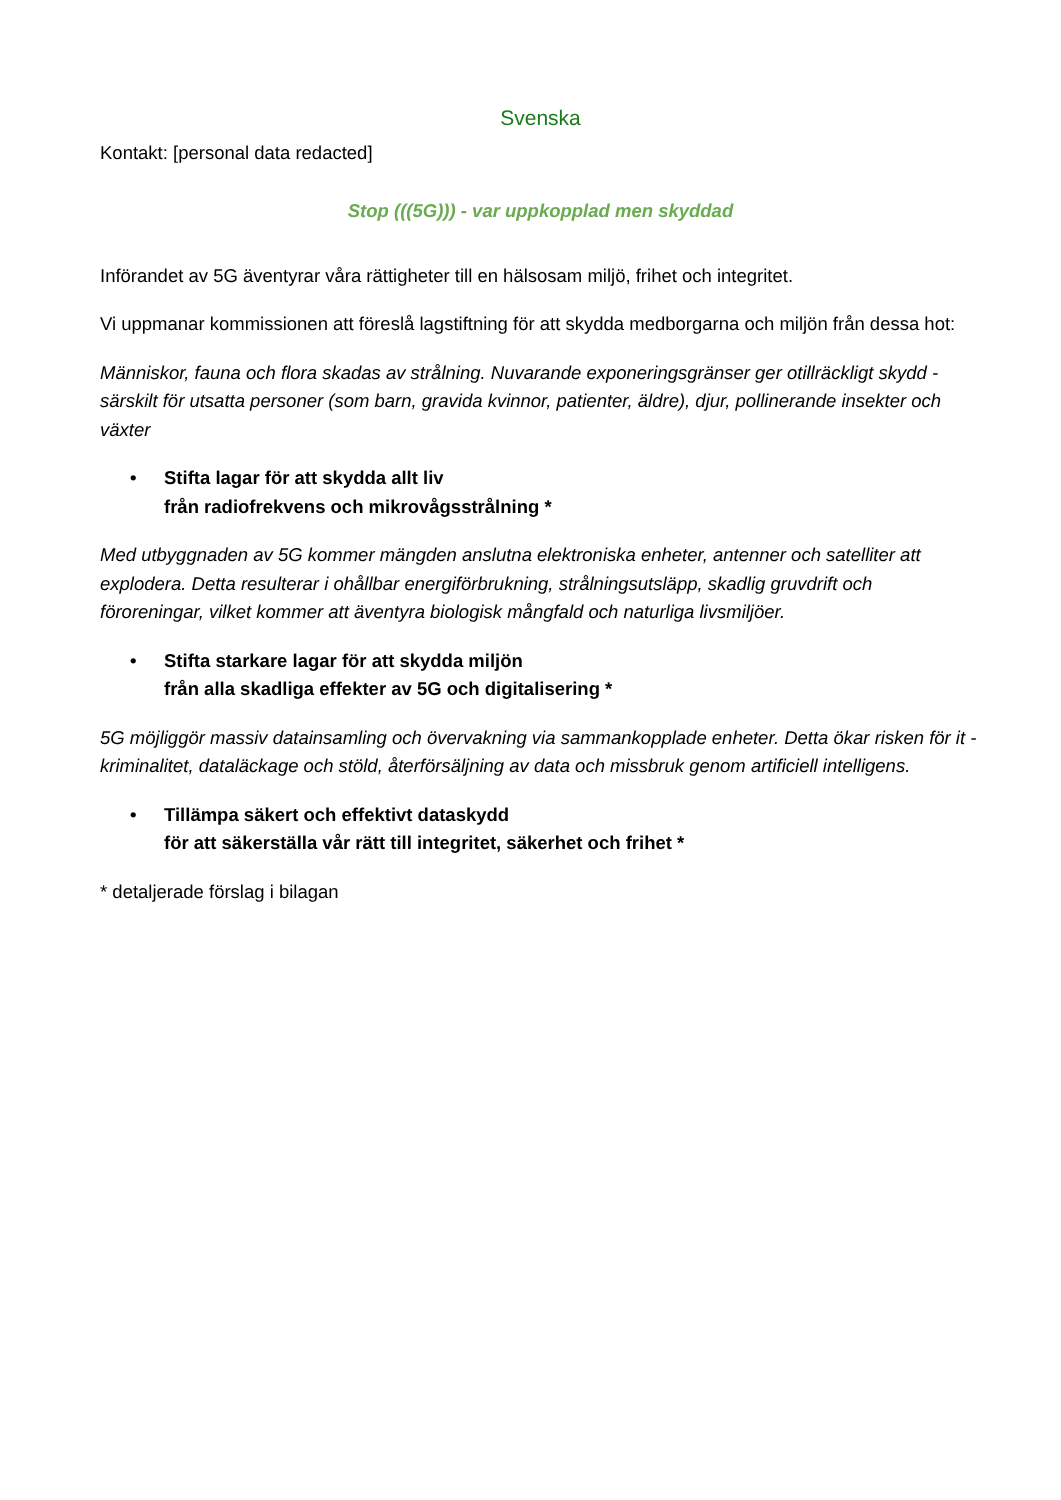Svenska
Kontakt: [personal data redacted]
Stop (((5G))) - var uppkopplad men skyddad
Införandet av 5G äventyrar våra rättigheter till en hälsosam miljö, frihet och integritet.
Vi uppmanar kommissionen att föreslå lagstiftning för att skydda medborgarna och miljön från dessa hot:
Människor, fauna och flora skadas av strålning. Nuvarande exponeringsgränser ger otillräckligt skydd - särskilt för utsatta personer (som barn, gravida kvinnor, patienter, äldre), djur, pollinerande insekter och växter
• Stifta lagar för att skydda allt liv
från radiofrekvens och mikrovågsstrålning *
Med utbyggnaden av 5G kommer mängden anslutna elektroniska enheter, antenner och satelliter att explodera. Detta resulterar i ohållbar energiförbrukning, strålningsutsläpp, skadlig gruvdrift och föroreningar, vilket kommer att äventyra biologisk mångfald och naturliga livsmiljöer.
• Stifta starkare lagar för att skydda miljön
från alla skadliga effekter av 5G och digitalisering *
5G möjliggör massiv datainsamling och övervakning via sammankopplade enheter. Detta ökar risken för it -kriminalitet, dataläckage och stöld, återförsäljning av data och missbruk genom artificiell intelligens.
• Tillämpa säkert och effektivt dataskydd
för att säkerställa vår rätt till integritet, säkerhet och frihet *
* detaljerade förslag i bilagan